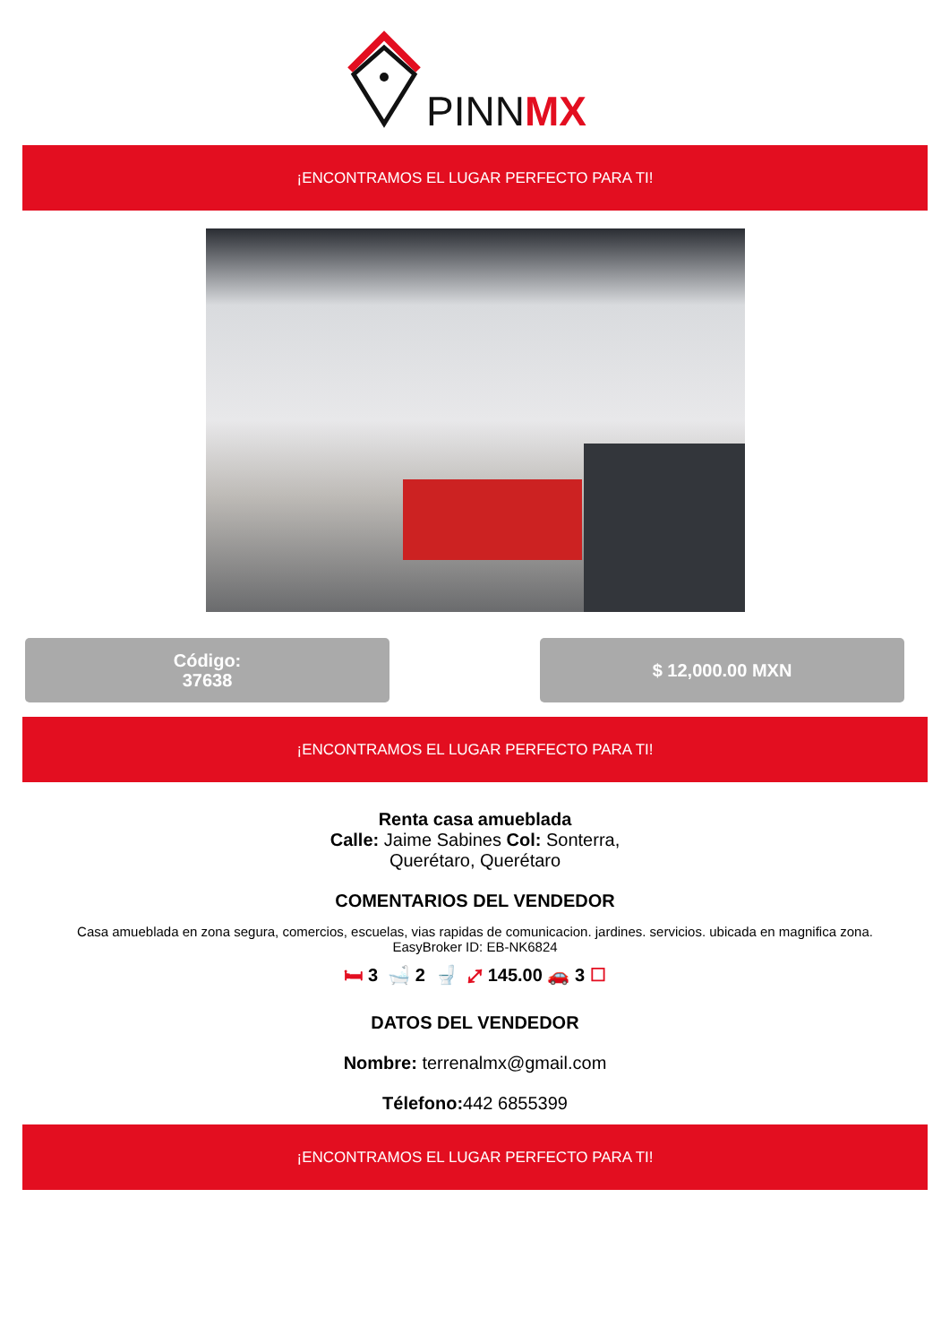PINNMX
¡ENCONTRAMOS EL LUGAR PERFECTO PARA TI!
Código:
37638
$ 12,000.00 MXN
¡ENCONTRAMOS EL LUGAR PERFECTO PARA TI!
Renta casa amueblada
Calle: Jaime Sabines Col: Sonterra,
Querétaro, Querétaro
COMENTARIOS DEL VENDEDOR
Casa amueblada en zona segura, comercios, escuelas, vias rapidas de comunicacion. jardines. servicios. ubicada en magnifica zona.
EasyBroker ID: EB-NK6824
🛏 3 🛁 2 🚽 ⤢ 145.00 🚗 3 ☐
DATOS DEL VENDEDOR
Nombre: terrenalmx@gmail.com
Télefono: 442 6855399
¡ENCONTRAMOS EL LUGAR PERFECTO PARA TI!